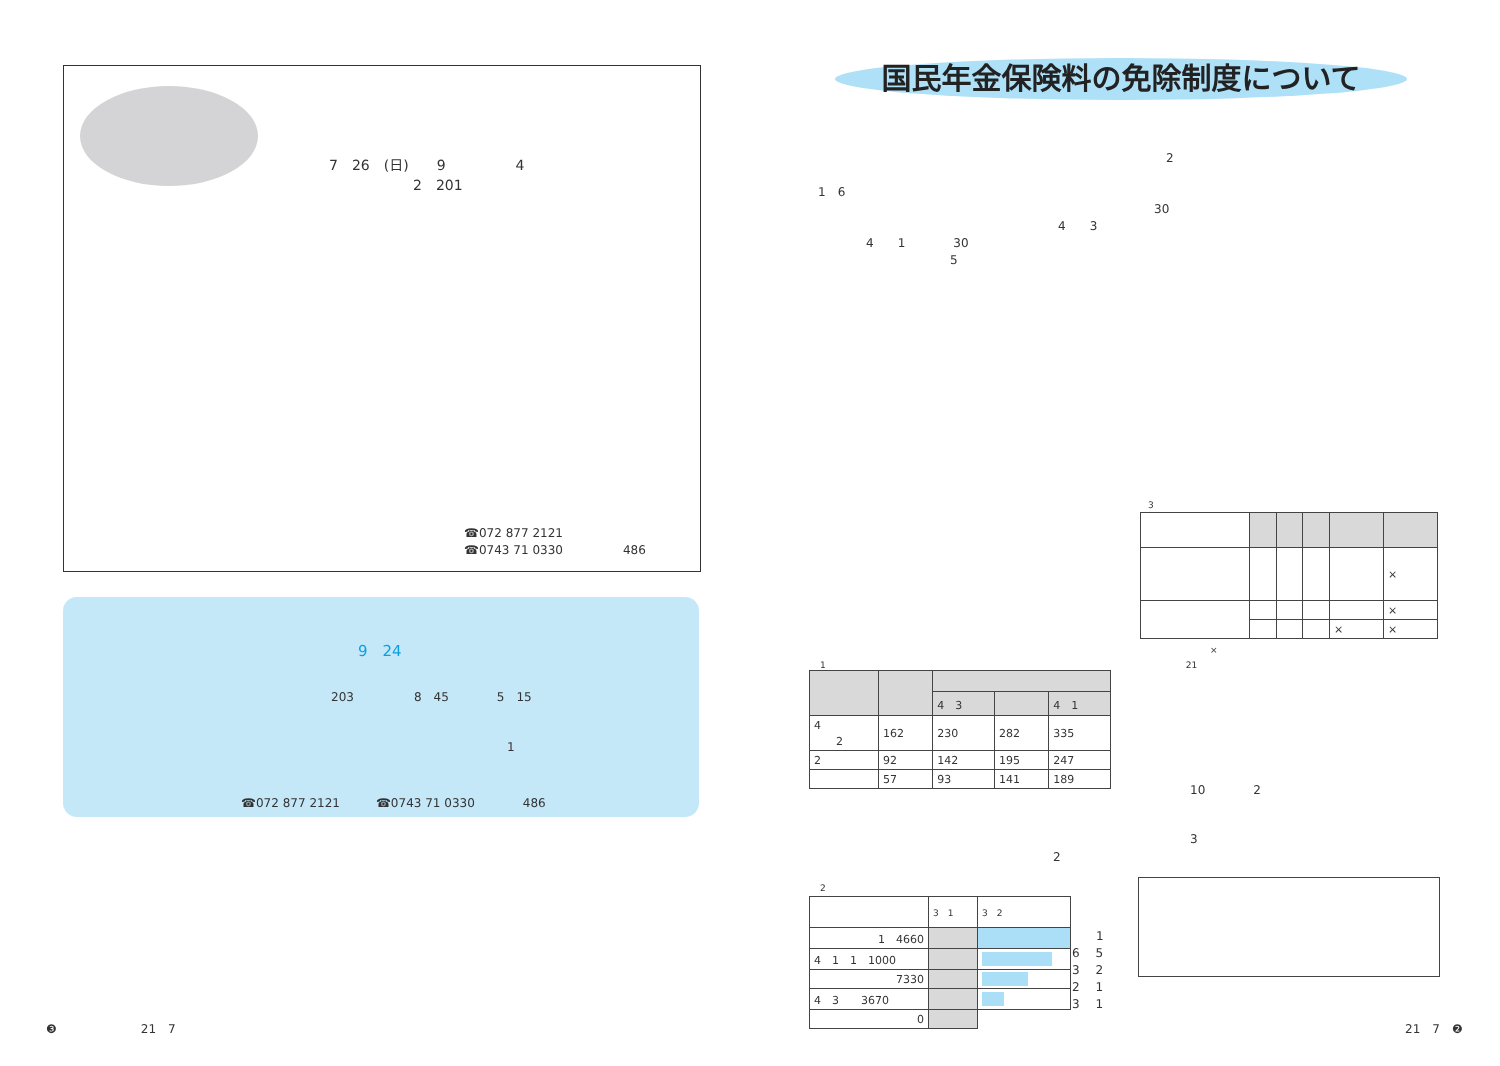7　26　(日)　　9　　　　　4
　　　　　　2　201
☎072 877 2121
☎0743 71 0330　　　　　486
9　24
203　　　　　8　45　　　　5　15
1
☎072 877 2121　　　☎0743 71 0330　　　　486
❸　　　　　　　21　7
国民年金保険料の免除制度について
　　　　　　　　　　　　　　　　　　　　　　　　　　　　　2
1　6
　　　　　　　　　　　　　　　　　　　　　　　　　　　　30
　　　　　　　　　　　　　　　　　　　　4　　3
　　　　4　　1　　　　30
　　　　　　　　　　　5
3
| | | | | | × |
| | | | | | × |
| | | | | × | × |
×
1　　　　　　　　　　　　　　　　　　　　　　　　　　　　　　　　　　　　　　　　21
| | | 4 3 | | 4 1 |
| 4 2 | 162 | 230 | 282 | 335 |
| 2 | 92 | 142 | 195 | 247 |
| | 57 | 93 | 141 | 189 |
10　　　　2
3
2
2
| | 3 1 | 3 2 |
| 1 4660 | | |
| 4 1 1 1000 | | |
| 7330 | | |
| 4 3 3670 | | |
| 0 | | |
　　1
6　 5
3　 2
2　 1
3　 1
21　7　❷